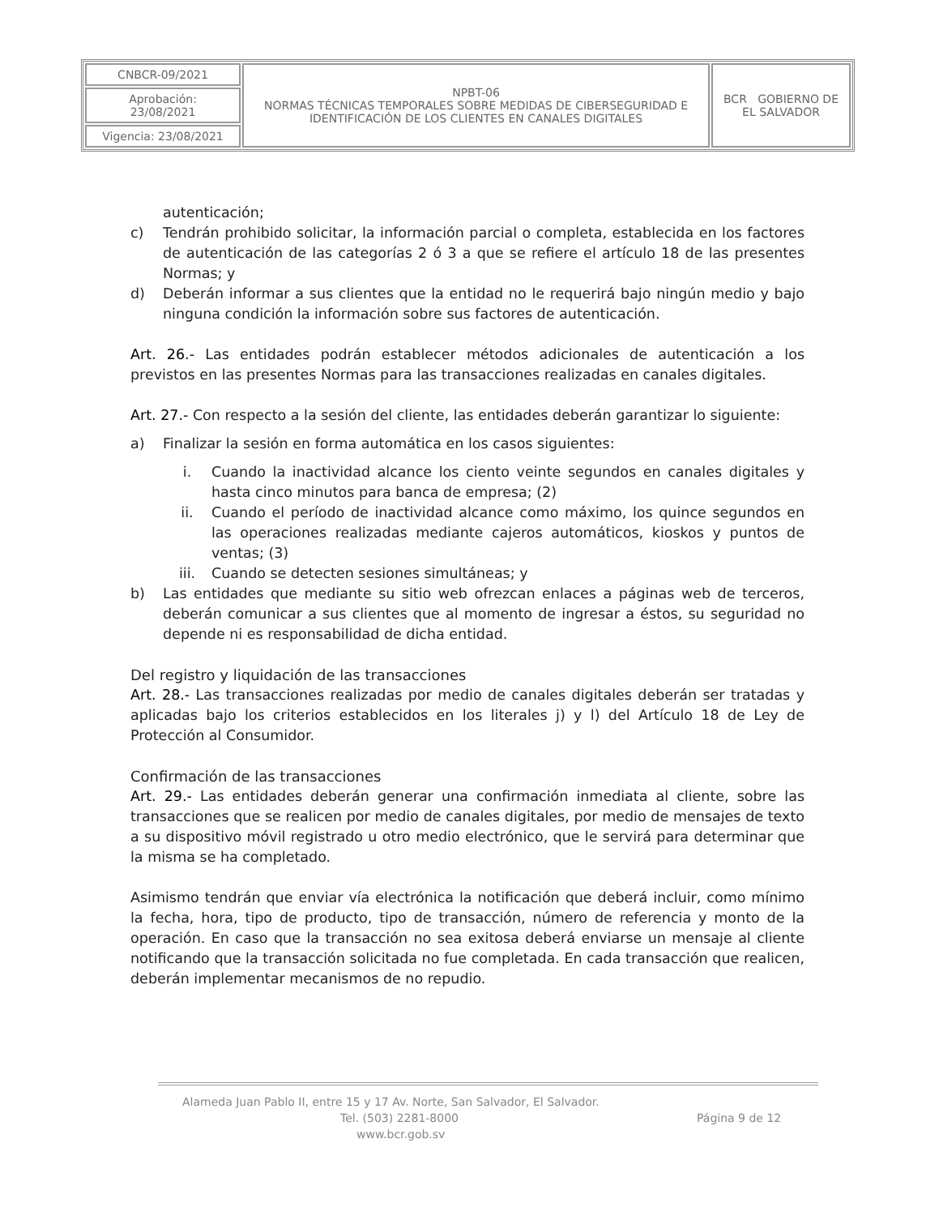| CNBCR-09/2021 | NPBT-06 NORMAS TÉCNICAS TEMPORALES SOBRE MEDIDAS DE CIBERSEGURIDAD E IDENTIFICACIÓN DE LOS CLIENTES EN CANALES DIGITALES | BCR GOBIERNO DE EL SALVADOR |
| Aprobación: 23/08/2021 | | |
| Vigencia: 23/08/2021 | | |
autenticación;
c) Tendrán prohibido solicitar, la información parcial o completa, establecida en los factores de autenticación de las categorías 2 ó 3 a que se refiere el artículo 18 de las presentes Normas; y
d) Deberán informar a sus clientes que la entidad no le requerirá bajo ningún medio y bajo ninguna condición la información sobre sus factores de autenticación.
Art. 26.- Las entidades podrán establecer métodos adicionales de autenticación a los previstos en las presentes Normas para las transacciones realizadas en canales digitales.
Art. 27.- Con respecto a la sesión del cliente, las entidades deberán garantizar lo siguiente:
a) Finalizar la sesión en forma automática en los casos siguientes:
i. Cuando la inactividad alcance los ciento veinte segundos en canales digitales y hasta cinco minutos para banca de empresa; (2)
ii. Cuando el período de inactividad alcance como máximo, los quince segundos en las operaciones realizadas mediante cajeros automáticos, kioskos y puntos de ventas; (3)
iii. Cuando se detecten sesiones simultáneas; y
b) Las entidades que mediante su sitio web ofrezcan enlaces a páginas web de terceros, deberán comunicar a sus clientes que al momento de ingresar a éstos, su seguridad no depende ni es responsabilidad de dicha entidad.
Del registro y liquidación de las transacciones
Art. 28.- Las transacciones realizadas por medio de canales digitales deberán ser tratadas y aplicadas bajo los criterios establecidos en los literales j) y l) del Artículo 18 de Ley de Protección al Consumidor.
Confirmación de las transacciones
Art. 29.- Las entidades deberán generar una confirmación inmediata al cliente, sobre las transacciones que se realicen por medio de canales digitales, por medio de mensajes de texto a su dispositivo móvil registrado u otro medio electrónico, que le servirá para determinar que la misma se ha completado.
Asimismo tendrán que enviar vía electrónica la notificación que deberá incluir, como mínimo la fecha, hora, tipo de producto, tipo de transacción, número de referencia y monto de la operación. En caso que la transacción no sea exitosa deberá enviarse un mensaje al cliente notificando que la transacción solicitada no fue completada. En cada transacción que realicen, deberán implementar mecanismos de no repudio.
Alameda Juan Pablo II, entre 15 y 17 Av. Norte, San Salvador, El Salvador.
Tel. (503) 2281-8000 Página 9 de 12
www.bcr.gob.sv